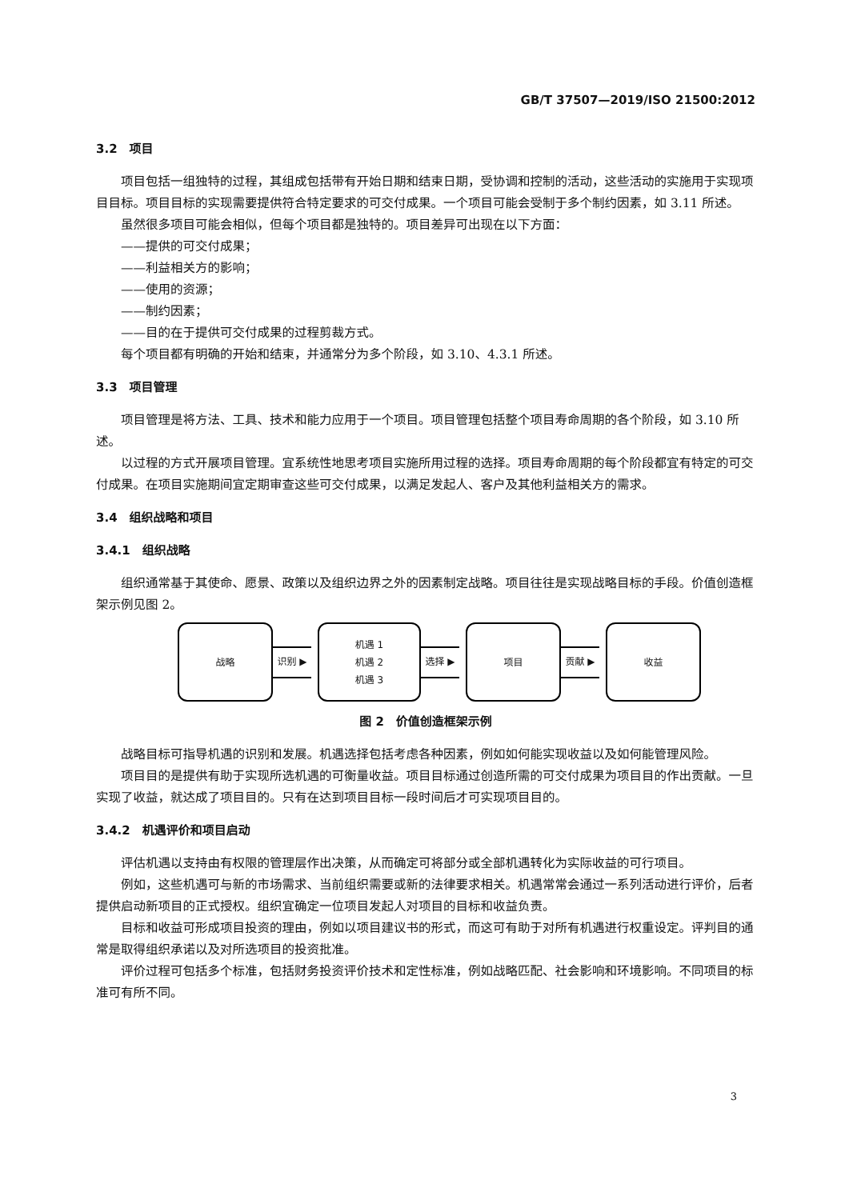GB/T 37507—2019/ISO 21500:2012
3.2　项目
项目包括一组独特的过程，其组成包括带有开始日期和结束日期，受协调和控制的活动，这些活动的实施用于实现项目目标。项目目标的实现需要提供符合特定要求的可交付成果。一个项目可能会受制于多个制约因素，如 3.11 所述。
虽然很多项目可能会相似，但每个项目都是独特的。项目差异可出现在以下方面：
——提供的可交付成果；
——利益相关方的影响；
——使用的资源；
——制约因素；
——目的在于提供可交付成果的过程剪裁方式。
每个项目都有明确的开始和结束，并通常分为多个阶段，如 3.10、4.3.1 所述。
3.3　项目管理
项目管理是将方法、工具、技术和能力应用于一个项目。项目管理包括整个项目寿命周期的各个阶段，如 3.10 所述。
以过程的方式开展项目管理。宜系统性地思考项目实施所用过程的选择。项目寿命周期的每个阶段都宜有特定的可交付成果。在项目实施期间宜定期审查这些可交付成果，以满足发起人、客户及其他利益相关方的需求。
3.4　组织战略和项目
3.4.1　组织战略
组织通常基于其使命、愿景、政策以及组织边界之外的因素制定战略。项目往往是实现战略目标的手段。价值创造框架示例见图 2。
战略
识别 ▶
机遇 1
机遇 2
机遇 3
选择 ▶
项目
贡献 ▶
收益
图 2　价值创造框架示例
战略目标可指导机遇的识别和发展。机遇选择包括考虑各种因素，例如如何能实现收益以及如何能管理风险。
项目目的是提供有助于实现所选机遇的可衡量收益。项目目标通过创造所需的可交付成果为项目目的作出贡献。一旦实现了收益，就达成了项目目的。只有在达到项目目标一段时间后才可实现项目目的。
3.4.2　机遇评价和项目启动
评估机遇以支持由有权限的管理层作出决策，从而确定可将部分或全部机遇转化为实际收益的可行项目。
例如，这些机遇可与新的市场需求、当前组织需要或新的法律要求相关。机遇常常会通过一系列活动进行评价，后者提供启动新项目的正式授权。组织宜确定一位项目发起人对项目的目标和收益负责。
目标和收益可形成项目投资的理由，例如以项目建议书的形式，而这可有助于对所有机遇进行权重设定。评判目的通常是取得组织承诺以及对所选项目的投资批准。
评价过程可包括多个标准，包括财务投资评价技术和定性标准，例如战略匹配、社会影响和环境影响。不同项目的标准可有所不同。
3